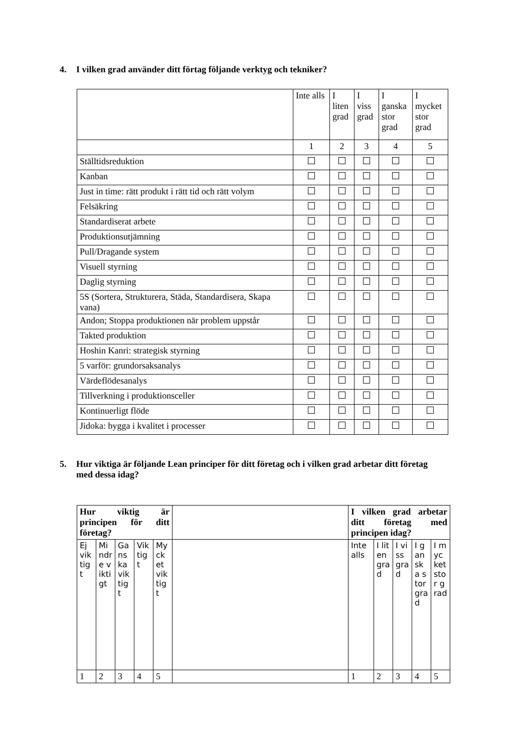4. I vilken grad använder ditt förtag följande verktyg och tekniker?
| | Inte alls | I liten grad | I viss grad | I ganska stor grad | I mycket stor grad |
| | 1 | 2 | 3 | 4 | 5 |
| Ställtidsreduktion | | | | | |
| Kanban | | | | | |
| Just in time: rätt produkt i rätt tid och rätt volym | | | | | |
| Felsäkring | | | | | |
| Standardiserat arbete | | | | | |
| Produktionsutjämning | | | | | |
| Pull/Dragande system | | | | | |
| Visuell styrning | | | | | |
| Daglig styrning | | | | | |
| 5S (Sortera, Strukturera, Städa, Standardisera, Skapa vana) | | | | | |
| Andon; Stoppa produktionen när problem uppstår | | | | | |
| Takted produktion | | | | | |
| Hoshin Kanri: strategisk styrning | | | | | |
| 5 varför: grundorsaksanalys | | | | | |
| Värdeflödesanalys | | | | | |
| Tillverkning i produktionsceller | | | | | |
| Kontinuerligt flöde | | | | | |
| Jidoka: bygga i kvalitet i processer | | | | | |
5. Hur viktiga är följande Lean principer för ditt företag och i vilken grad arbetar ditt företag
med dessa idag?
| Hur viktig är principen för ditt företag? | | | | | | I vilken grad arbetar ditt företag med principen idag? | | | | |
| Ej viktigt | Mindre viktigt | Ganska viktigt | Viktigt | Mycket viktigt | | Inte alls | I liten grad | I viss grad | I ganska stor grad | I mycket stor grad |
| 1 | 2 | 3 | 4 | 5 | | 1 | 2 | 3 | 4 | 5 |